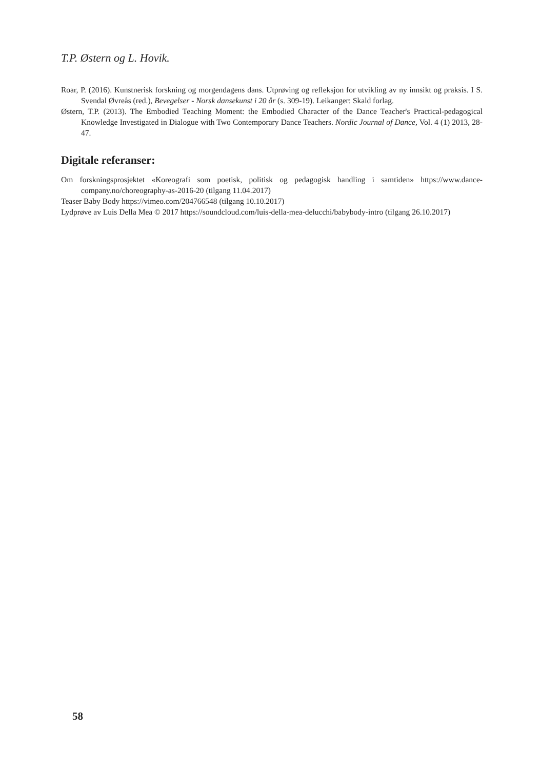T.P. Østern og L. Hovik.
Roar, P. (2016). Kunstnerisk forskning og morgendagens dans. Utprøving og refleksjon for utvikling av ny innsikt og praksis. I S. Svendal Øvreås (red.), Bevegelser - Norsk dansekunst i 20 år (s. 309-19). Leikanger: Skald forlag.
Østern, T.P. (2013). The Embodied Teaching Moment: the Embodied Character of the Dance Teacher's Practical-pedagogical Knowledge Investigated in Dialogue with Two Contemporary Dance Teachers. Nordic Journal of Dance, Vol. 4 (1) 2013, 28-47.
Digitale referanser:
Om forskningsprosjektet «Koreografi som poetisk, politisk og pedagogisk handling i samtiden» https://www.dance-company.no/choreography-as-2016-20 (tilgang 11.04.2017)
Teaser Baby Body https://vimeo.com/204766548 (tilgang 10.10.2017)
Lydprøve av Luis Della Mea © 2017 https://soundcloud.com/luis-della-mea-delucchi/babybody-intro (tilgang 26.10.2017)
58